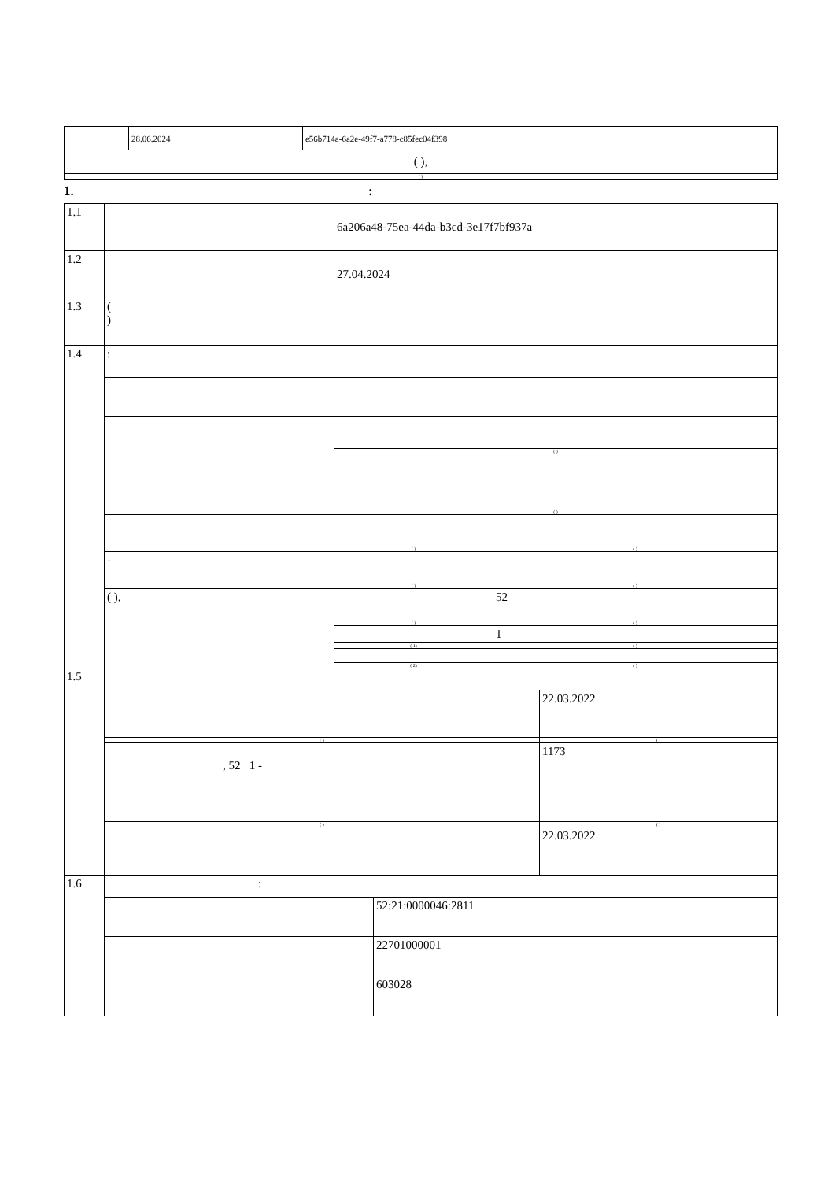| | 28.06.2024 | | e56b714a-6a2e-49f7-a778-c85fec04f398 |
| ( ), | | | |
| ( ) | | | |
1. :
| 1.1 | | 6a206a48-75ea-44da-b3cd-3e17f7bf937a |
| 1.2 | | 27.04.2024 |
| 1.3 | ( ) | |
| 1.4 | / : / / / / / ( ) / / / / ( ) / / / / ( ) / ( ) / / - / / / / / ( ) / ( ) / / ( ), / / 52 / / / ( ) / ( ) / / / / 1 / / / ( 1) / ( ) / / / ( 2) / ( ) / | |
| 1.5 | / / 22.03.2022 / / ( ) / ( ) / / , 52 1 - / 1173 / / ( ) / ( ) / / / 22.03.2022 / | |
| 1.6 | / : / / / / 52:21:0000046:2811 / / / 22701000001 / / / 603028 / | |